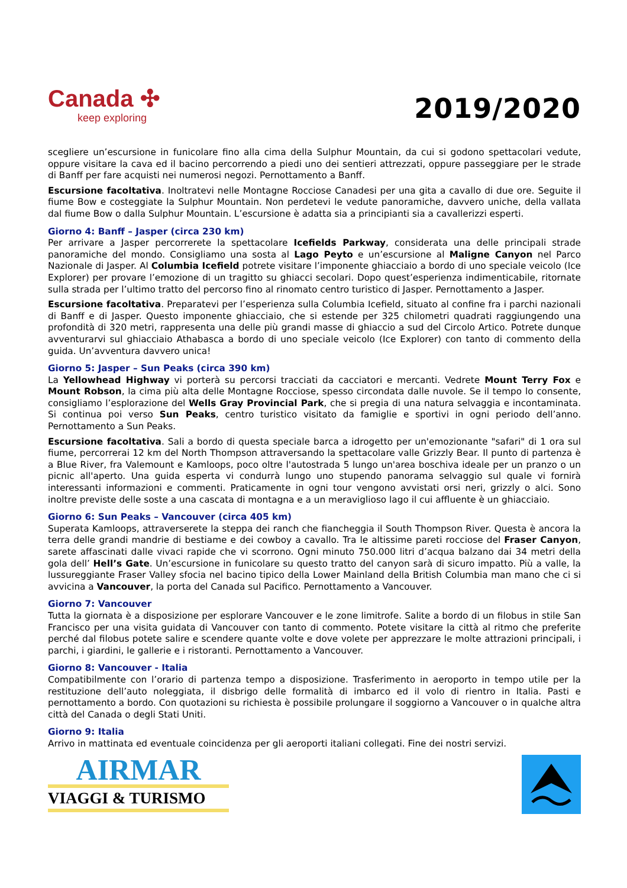Canada ✣
keep exploring
2019/2020
scegliere un’escursione in funicolare fino alla cima della Sulphur Mountain, da cui si godono spettacolari vedute, oppure visitare la cava ed il bacino percorrendo a piedi uno dei sentieri attrezzati, oppure passeggiare per le strade di Banff per fare acquisti nei numerosi negozi. Pernottamento a Banff.
Escursione facoltativa. Inoltratevi nelle Montagne Rocciose Canadesi per una gita a cavallo di due ore. Seguite il fiume Bow e costeggiate la Sulphur Mountain. Non perdetevi le vedute panoramiche, davvero uniche, della vallata dal fiume Bow o dalla Sulphur Mountain. L’escursione è adatta sia a principianti sia a cavallerizzi esperti.
Giorno 4: Banff – Jasper (circa 230 km)
Per arrivare a Jasper percorrerete la spettacolare Icefields Parkway, considerata una delle principali strade panoramiche del mondo. Consigliamo una sosta al Lago Peyto e un’escursione al Maligne Canyon nel Parco Nazionale di Jasper. Al Columbia Icefield potrete visitare l’imponente ghiacciaio a bordo di uno speciale veicolo (Ice Explorer) per provare l’emozione di un tragitto su ghiacci secolari. Dopo quest’esperienza indimenticabile, ritornate sulla strada per l’ultimo tratto del percorso fino al rinomato centro turistico di Jasper. Pernottamento a Jasper.
Escursione facoltativa. Preparatevi per l’esperienza sulla Columbia Icefield, situato al confine fra i parchi nazionali di Banff e di Jasper. Questo imponente ghiacciaio, che si estende per 325 chilometri quadrati raggiungendo una profondità di 320 metri, rappresenta una delle più grandi masse di ghiaccio a sud del Circolo Artico. Potrete dunque avventurarvi sul ghiacciaio Athabasca a bordo di uno speciale veicolo (Ice Explorer) con tanto di commento della guida. Un’avventura davvero unica!
Giorno 5: Jasper – Sun Peaks (circa 390 km)
La Yellowhead Highway vi porterà su percorsi tracciati da cacciatori e mercanti. Vedrete Mount Terry Fox e Mount Robson, la cima più alta delle Montagne Rocciose, spesso circondata dalle nuvole. Se il tempo lo consente, consigliamo l’esplorazione del Wells Gray Provincial Park, che si pregia di una natura selvaggia e incontaminata. Si continua poi verso Sun Peaks, centro turistico visitato da famiglie e sportivi in ogni periodo dell’anno. Pernottamento a Sun Peaks.
Escursione facoltativa. Sali a bordo di questa speciale barca a idrogetto per un'emozionante "safari" di 1 ora sul fiume, percorrerai 12 km del North Thompson attraversando la spettacolare valle Grizzly Bear. Il punto di partenza è a Blue River, fra Valemount e Kamloops, poco oltre l'autostrada 5 lungo un'area boschiva ideale per un pranzo o un picnic all'aperto. Una guida esperta vi condurrà lungo uno stupendo panorama selvaggio sul quale vi fornirà interessanti informazioni e commenti. Praticamente in ogni tour vengono avvistati orsi neri, grizzly o alci. Sono inoltre previste delle soste a una cascata di montagna e a un meraviglioso lago il cui affluente è un ghiacciaio.
Giorno 6: Sun Peaks – Vancouver (circa 405 km)
Superata Kamloops, attraverserete la steppa dei ranch che fiancheggia il South Thompson River. Questa è ancora la terra delle grandi mandrie di bestiame e dei cowboy a cavallo. Tra le altissime pareti rocciose del Fraser Canyon, sarete affascinati dalle vivaci rapide che vi scorrono. Ogni minuto 750.000 litri d’acqua balzano dai 34 metri della gola dell’ Hell’s Gate. Un’escursione in funicolare su questo tratto del canyon sarà di sicuro impatto. Più a valle, la lussureggiante Fraser Valley sfocia nel bacino tipico della Lower Mainland della British Columbia man mano che ci si avvicina a Vancouver, la porta del Canada sul Pacifico. Pernottamento a Vancouver.
Giorno 7: Vancouver
Tutta la giornata è a disposizione per esplorare Vancouver e le zone limitrofe. Salite a bordo di un filobus in stile San Francisco per una visita guidata di Vancouver con tanto di commento. Potete visitare la città al ritmo che preferite perché dal filobus potete salire e scendere quante volte e dove volete per apprezzare le molte attrazioni principali, i parchi, i giardini, le gallerie e i ristoranti. Pernottamento a Vancouver.
Giorno 8: Vancouver - Italia
Compatibilmente con l’orario di partenza tempo a disposizione. Trasferimento in aeroporto in tempo utile per la restituzione dell’auto noleggiata, il disbrigo delle formalità di imbarco ed il volo di rientro in Italia. Pasti e pernottamento a bordo. Con quotazioni su richiesta è possibile prolungare il soggiorno a Vancouver o in qualche altra città del Canada o degli Stati Uniti.
Giorno 9: Italia
Arrivo in mattinata ed eventuale coincidenza per gli aeroporti italiani collegati. Fine dei nostri servizi.
AIRMAR
VIAGGI & TURISMO